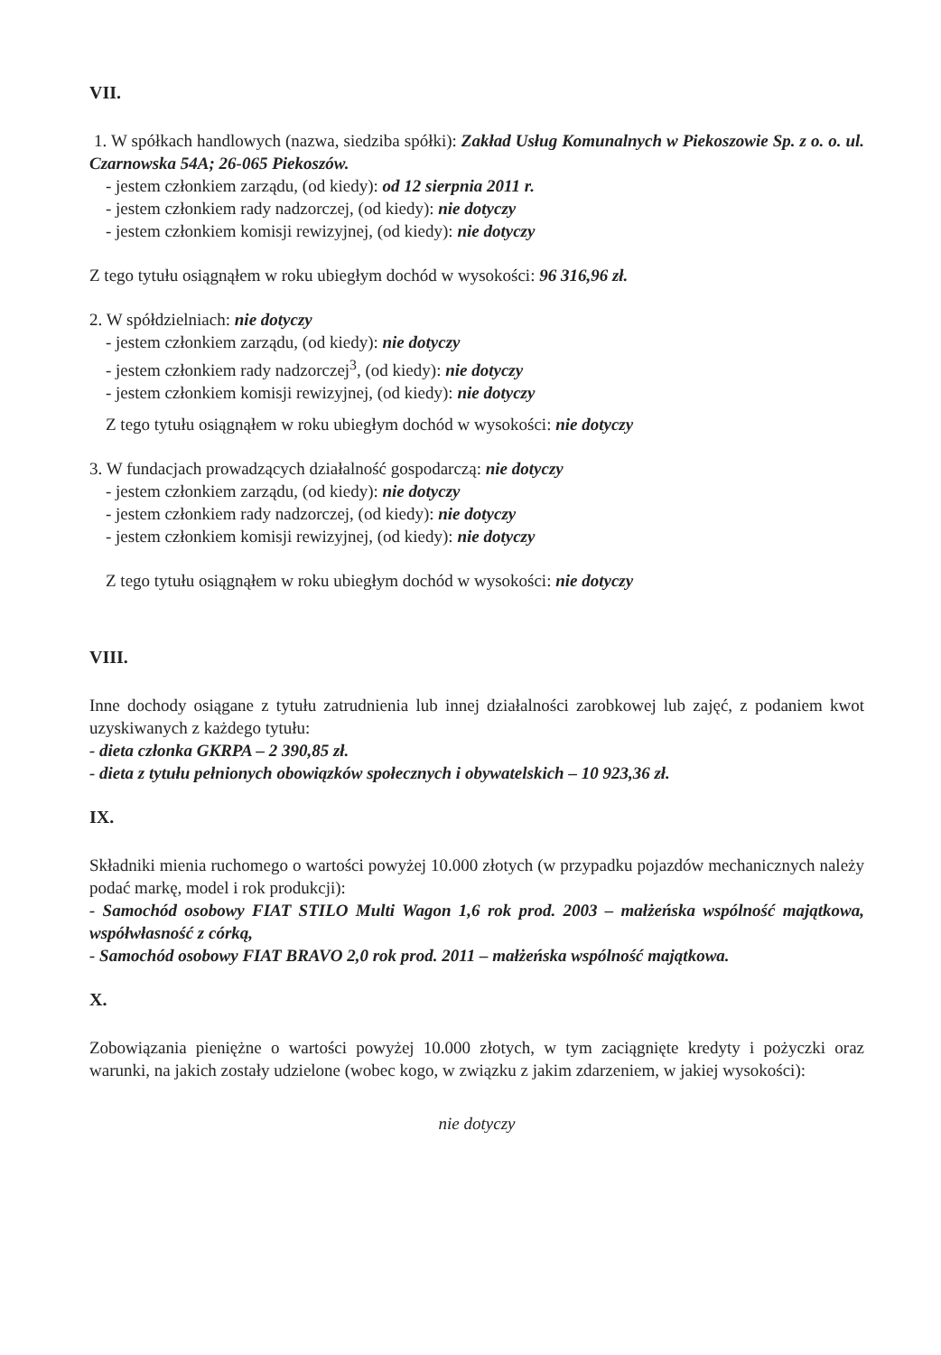VII.
1. W spółkach handlowych (nazwa, siedziba spółki): Zakład Usług Komunalnych w Piekoszowie Sp. z o. o. ul. Czarnowska 54A; 26-065 Piekoszów.
- jestem członkiem zarządu, (od kiedy): od 12 sierpnia 2011 r.
- jestem członkiem rady nadzorczej, (od kiedy): nie dotyczy
- jestem członkiem komisji rewizyjnej, (od kiedy): nie dotyczy
Z tego tytułu osiągnąłem w roku ubiegłym dochód w wysokości: 96 316,96 zł.
2. W spółdzielniach: nie dotyczy
- jestem członkiem zarządu, (od kiedy): nie dotyczy
- jestem członkiem rady nadzorczej<sup>3</sup>, (od kiedy): nie dotyczy
- jestem członkiem komisji rewizyjnej, (od kiedy): nie dotyczy
Z tego tytułu osiągnąłem w roku ubiegłym dochód w wysokości: nie dotyczy
3. W fundacjach prowadzących działalność gospodarczą: nie dotyczy
- jestem członkiem zarządu, (od kiedy): nie dotyczy
- jestem członkiem rady nadzorczej, (od kiedy): nie dotyczy
- jestem członkiem komisji rewizyjnej, (od kiedy): nie dotyczy
Z tego tytułu osiągnąłem w roku ubiegłym dochód w wysokości: nie dotyczy
VIII.
Inne dochody osiągane z tytułu zatrudnienia lub innej działalności zarobkowej lub zajęć, z podaniem kwot uzyskiwanych z każdego tytułu:
- dieta członka GKRPA – 2 390,85 zł.
- dieta z tytułu pełnionych obowiązków społecznych i obywatelskich – 10 923,36 zł.
IX.
Składniki mienia ruchomego o wartości powyżej 10.000 złotych (w przypadku pojazdów mechanicznych należy podać markę, model i rok produkcji):
- Samochód osobowy FIAT STILO Multi Wagon 1,6 rok prod. 2003 – małżeńska wspólność majątkowa, współwłasność z córką,
- Samochód osobowy FIAT BRAVO 2,0 rok prod. 2011 – małżeńska wspólność majątkowa.
X.
Zobowiązania pieniężne o wartości powyżej 10.000 złotych, w tym zaciągnięte kredyty i pożyczki oraz warunki, na jakich zostały udzielone (wobec kogo, w związku z jakim zdarzeniem, w jakiej wysokości):
nie dotyczy